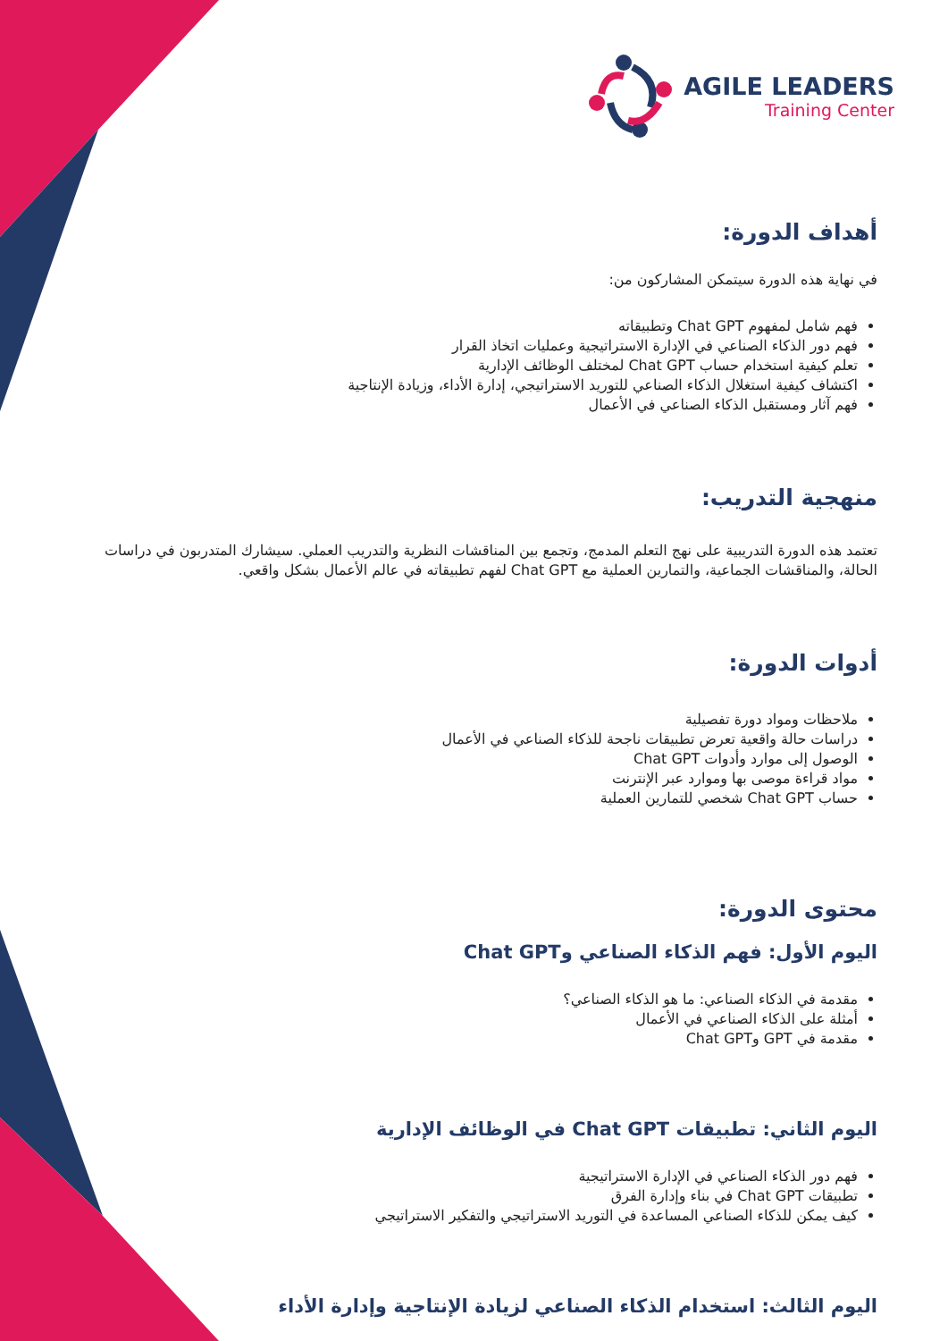AGILE LEADERS
Training Center
أهداف الدورة:
في نهاية هذه الدورة سيتمكن المشاركون من:
فهم شامل لمفهوم Chat GPT وتطبيقاته
فهم دور الذكاء الصناعي في الإدارة الاستراتيجية وعمليات اتخاذ القرار
تعلم كيفية استخدام حساب Chat GPT لمختلف الوظائف الإدارية
اكتشاف كيفية استغلال الذكاء الصناعي للتوريد الاستراتيجي، إدارة الأداء، وزيادة الإنتاجية
فهم آثار ومستقبل الذكاء الصناعي في الأعمال
منهجية التدريب:
تعتمد هذه الدورة التدريبية على نهج التعلم المدمج، وتجمع بين المناقشات النظرية والتدريب العملي. سيشارك المتدربون في دراسات الحالة، والمناقشات الجماعية، والتمارين العملية مع Chat GPT لفهم تطبيقاته في عالم الأعمال بشكل واقعي.
أدوات الدورة:
ملاحظات ومواد دورة تفصيلية
دراسات حالة واقعية تعرض تطبيقات ناجحة للذكاء الصناعي في الأعمال
الوصول إلى موارد وأدوات Chat GPT
مواد قراءة موصى بها وموارد عبر الإنترنت
حساب Chat GPT شخصي للتمارين العملية
محتوى الدورة:
اليوم الأول: فهم الذكاء الصناعي وChat GPT
مقدمة في الذكاء الصناعي: ما هو الذكاء الصناعي؟
أمثلة على الذكاء الصناعي في الأعمال
مقدمة في GPT وChat GPT
اليوم الثاني: تطبيقات Chat GPT في الوظائف الإدارية
فهم دور الذكاء الصناعي في الإدارة الاستراتيجية
تطبيقات Chat GPT في بناء وإدارة الفرق
كيف يمكن للذكاء الصناعي المساعدة في التوريد الاستراتيجي والتفكير الاستراتيجي
اليوم الثالث: استخدام الذكاء الصناعي لزيادة الإنتاجية وإدارة الأداء